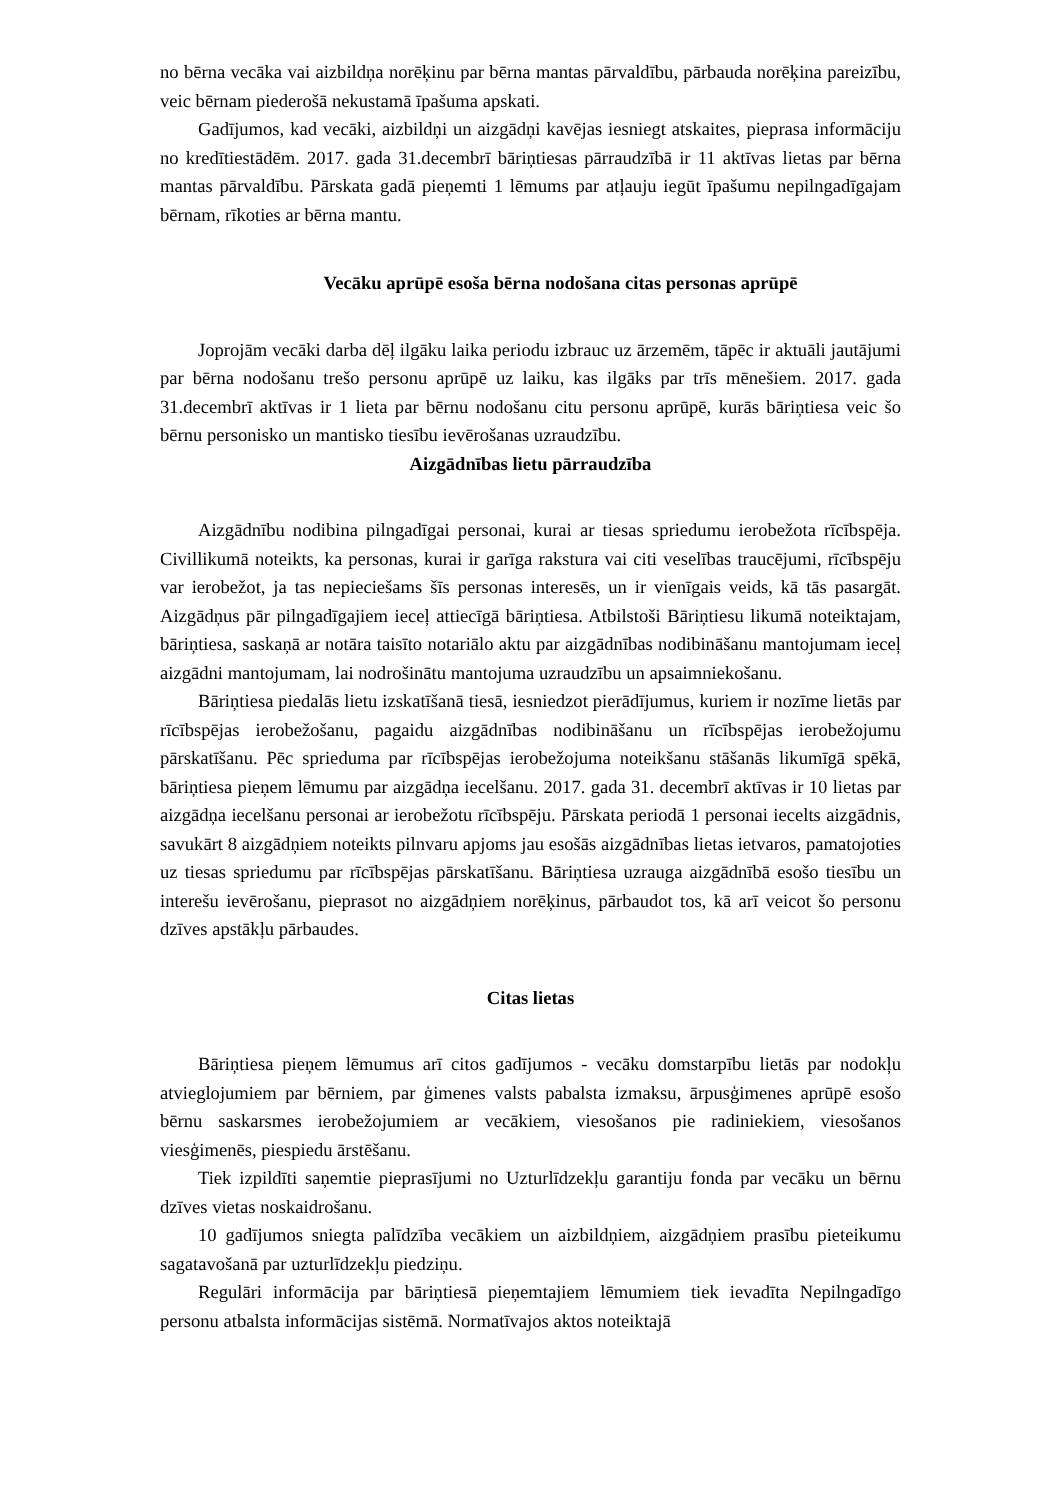no bērna vecāka vai aizbildņa norēķinu par bērna mantas pārvaldību, pārbauda norēķina pareizību, veic bērnam piederošā nekustamā īpašuma apskati.
Gadījumos, kad vecāki, aizbildņi un aizgādņi kavējas iesniegt atskaites, pieprasa informāciju no kredītiestādēm. 2017. gada 31.decembrī bāriņtiesas pārraudzībā ir 11 aktīvas lietas par bērna mantas pārvaldību. Pārskata gadā pieņemti 1 lēmums par atļauju iegūt īpašumu nepilngadīgajam bērnam, rīkoties ar bērna mantu.
Vecāku aprūpē esoša bērna nodošana citas personas aprūpē
Joprojām vecāki darba dēļ ilgāku laika periodu izbrauc uz ārzemēm, tāpēc ir aktuāli jautājumi par bērna nodošanu trešo personu aprūpē uz laiku, kas ilgāks par trīs mēnešiem. 2017. gada 31.decembrī aktīvas ir 1 lieta par bērnu nodošanu citu personu aprūpē, kurās bāriņtiesa veic šo bērnu personisko un mantisko tiesību ievērošanas uzraudzību.
Aizgādnības lietu pārraudzība
Aizgādnību nodibina pilngadīgai personai, kurai ar tiesas spriedumu ierobežota rīcībspēja. Civillikumā noteikts, ka personas, kurai ir garīga rakstura vai citi veselības traucējumi, rīcībspēju var ierobežot, ja tas nepieciešams šīs personas interesēs, un ir vienīgais veids, kā tās pasargāt. Aizgādņus pār pilngadīgajiem ieceļ attiecīgā bāriņtiesa. Atbilstoši Bāriņtiesu likumā noteiktajam, bāriņtiesa, saskaņā ar notāra taisīto notariālo aktu par aizgādnības nodibināšanu mantojumam ieceļ aizgādni mantojumam, lai nodrošinātu mantojuma uzraudzību un apsaimniekošanu.
Bāriņtiesa piedalās lietu izskatīšanā tiesā, iesniedzot pierādījumus, kuriem ir nozīme lietās par rīcībspējas ierobežošanu, pagaidu aizgādnības nodibināšanu un rīcībspējas ierobežojumu pārskatīšanu. Pēc sprieduma par rīcībspējas ierobežojuma noteikšanu stāšanās likumīgā spēkā, bāriņtiesa pieņem lēmumu par aizgādņa iecelšanu. 2017. gada 31. decembrī aktīvas ir 10 lietas par aizgādņa iecelšanu personai ar ierobežotu rīcībspēju. Pārskata periodā 1 personai iecelts aizgādnis, savukārt 8 aizgādņiem noteikts pilnvaru apjoms jau esošās aizgādnības lietas ietvaros, pamatojoties uz tiesas spriedumu par rīcībspējas pārskatīšanu. Bāriņtiesa uzrauga aizgādnībā esošo tiesību un interešu ievērošanu, pieprasot no aizgādņiem norēķinus, pārbaudot tos, kā arī veicot šo personu dzīves apstākļu pārbaudes.
Citas lietas
Bāriņtiesa pieņem lēmumus arī citos gadījumos - vecāku domstarpību lietās par nodokļu atvieglojumiem par bērniem, par ģimenes valsts pabalsta izmaksu, ārpusģimenes aprūpē esošo bērnu saskarsmes ierobežojumiem ar vecākiem, viesošanos pie radiniekiem, viesošanos viesģimenēs, piespiedu ārstēšanu.
Tiek izpildīti saņemtie pieprasījumi no Uzturlīdzekļu garantiju fonda par vecāku un bērnu dzīves vietas noskaidrošanu.
10 gadījumos sniegta palīdzība vecākiem un aizbildņiem, aizgādņiem prasību pieteikumu sagatavošanā par uzturlīdzekļu piedziņu.
Regulāri informācija par bāriņtiesā pieņemtajiem lēmumiem tiek ievadīta Nepilngadīgo personu atbalsta informācijas sistēmā. Normatīvajos aktos noteiktajā